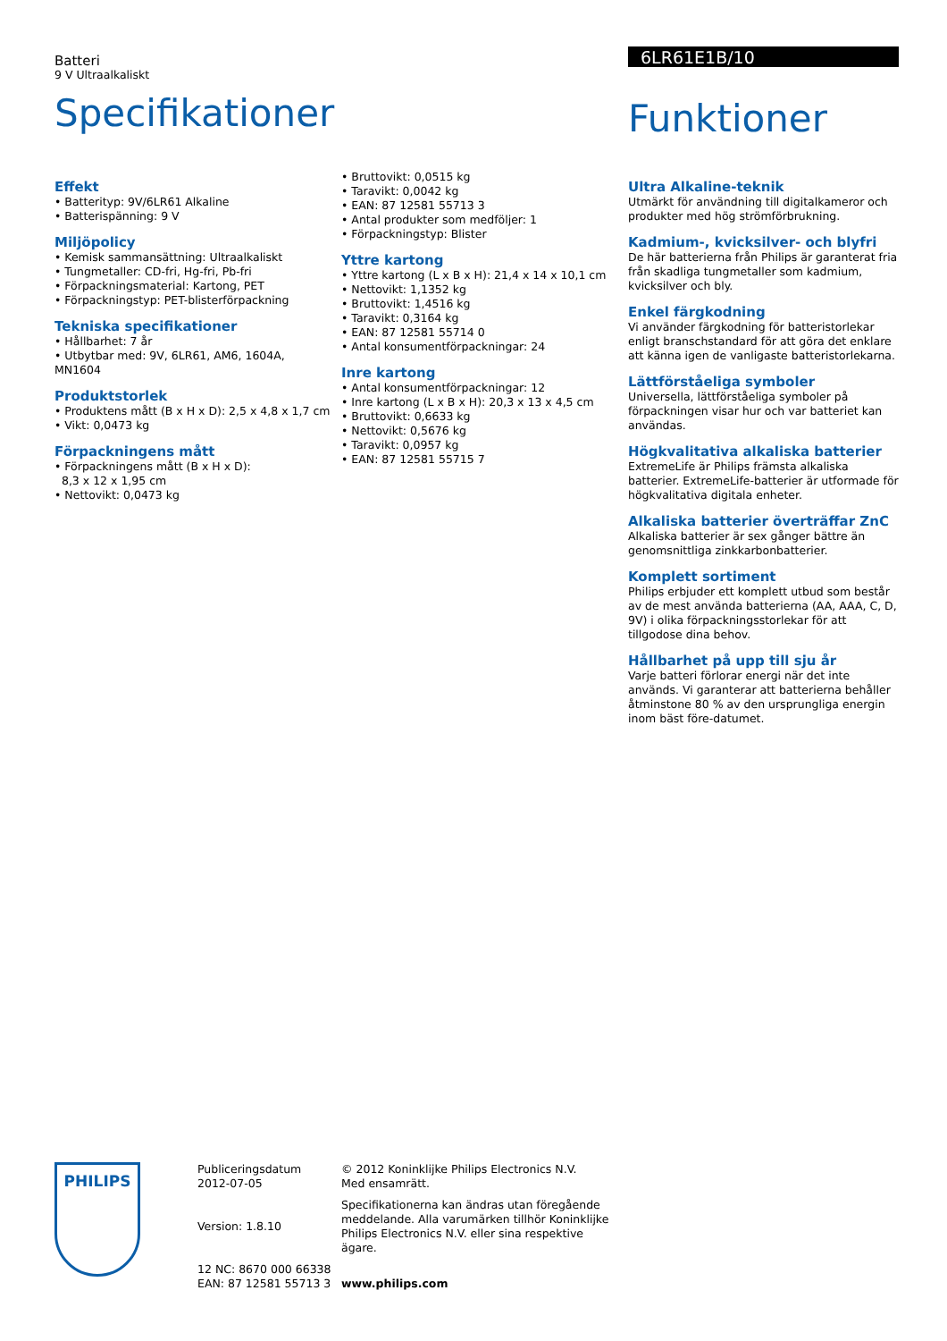Batteri
9 V Ultraalkaliskt
Specifikationer
6LR61E1B/10
Funktioner
Effekt
• Batterityp: 9V/6LR61 Alkaline
• Batterispänning: 9 V
Miljöpolicy
• Kemisk sammansättning: Ultraalkaliskt
• Tungmetaller: CD-fri, Hg-fri, Pb-fri
• Förpackningsmaterial: Kartong, PET
• Förpackningstyp: PET-blisterförpackning
Tekniska specifikationer
• Hållbarhet: 7 år
• Utbytbar med: 9V, 6LR61, AM6, 1604A, MN1604
Produktstorlek
• Produktens mått (B x H x D): 2,5 x 4,8 x 1,7 cm
• Vikt: 0,0473 kg
Förpackningens mått
• Förpackningens mått (B x H x D):
8,3 x 12 x 1,95 cm
• Nettovikt: 0,0473 kg
• Bruttovikt: 0,0515 kg
• Taravikt: 0,0042 kg
• EAN: 87 12581 55713 3
• Antal produkter som medföljer: 1
• Förpackningstyp: Blister
Yttre kartong
• Yttre kartong (L x B x H): 21,4 x 14 x 10,1 cm
• Nettovikt: 1,1352 kg
• Bruttovikt: 1,4516 kg
• Taravikt: 0,3164 kg
• EAN: 87 12581 55714 0
• Antal konsumentförpackningar: 24
Inre kartong
• Antal konsumentförpackningar: 12
• Inre kartong (L x B x H): 20,3 x 13 x 4,5 cm
• Bruttovikt: 0,6633 kg
• Nettovikt: 0,5676 kg
• Taravikt: 0,0957 kg
• EAN: 87 12581 55715 7
Ultra Alkaline-teknik
Utmärkt för användning till digitalkameror och produkter med hög strömförbrukning.
Kadmium-, kvicksilver- och blyfri
De här batterierna från Philips är garanterat fria från skadliga tungmetaller som kadmium, kvicksilver och bly.
Enkel färgkodning
Vi använder färgkodning för batteristorlekar enligt branschstandard för att göra det enklare att känna igen de vanligaste batteristorlekarna.
Lättförståeliga symboler
Universella, lättförståeliga symboler på förpackningen visar hur och var batteriet kan användas.
Högkvalitativa alkaliska batterier
ExtremeLife är Philips främsta alkaliska batterier. ExtremeLife-batterier är utformade för högkvalitativa digitala enheter.
Alkaliska batterier överträffar ZnC
Alkaliska batterier är sex gånger bättre än genomsnittliga zinkkarbonbatterier.
Komplett sortiment
Philips erbjuder ett komplett utbud som består av de mest använda batterierna (AA, AAA, C, D, 9V) i olika förpackningsstorlekar för att tillgodose dina behov.
Hållbarhet på upp till sju år
Varje batteri förlorar energi när det inte används. Vi garanterar att batterierna behåller åtminstone 80 % av den ursprungliga energin inom bäst före-datumet.
PHILIPS
Publiceringsdatum
2012-07-05
Version: 1.8.10
12 NC: 8670 000 66338
EAN: 87 12581 55713 3
© 2012 Koninklijke Philips Electronics N.V.
Med ensamrätt.
Specifikationerna kan ändras utan föregående meddelande. Alla varumärken tillhör Koninklijke Philips Electronics N.V. eller sina respektive ägare.
www.philips.com